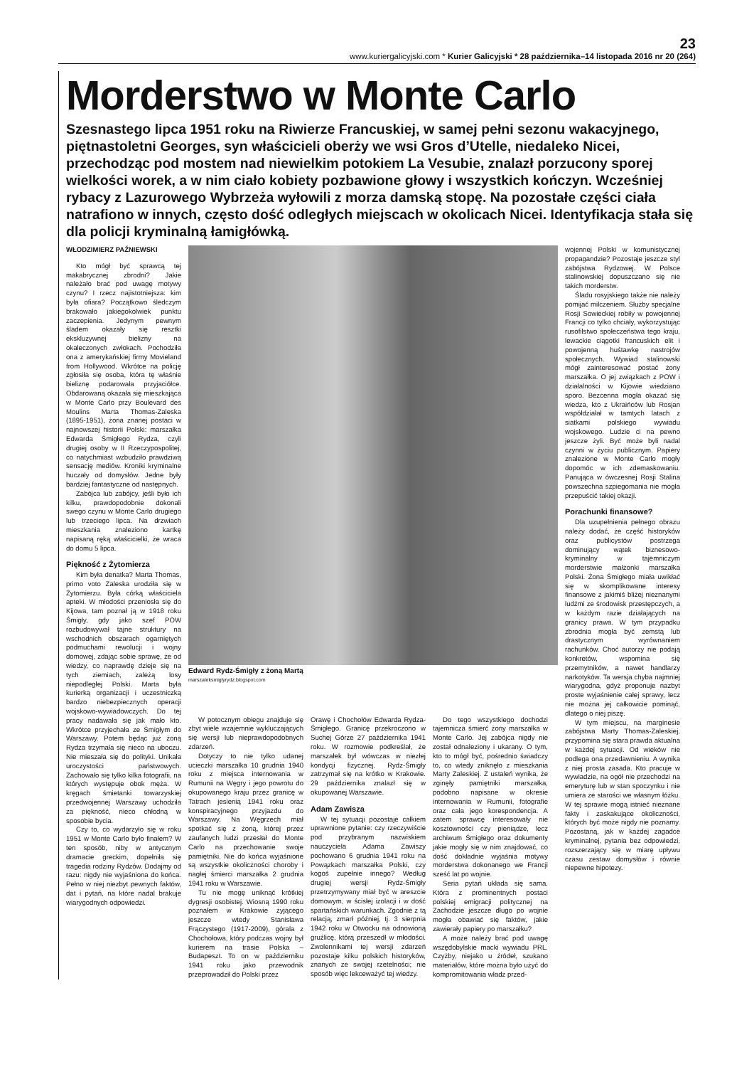23
www.kuriergalicyjski.com * Kurier Galicyjski * 28 października–14 listopada 2016 nr 20 (264)
Morderstwo w Monte Carlo
Szesnastego lipca 1951 roku na Riwierze Francuskiej, w samej pełni sezonu wakacyjnego, piętnastoletni Georges, syn właścicieli oberży we wsi Gros d’Utelle, niedaleko Nicei, przechodząc pod mostem nad niewielkim potokiem La Vesubie, znalazł porzucony sporej wielkości worek, a w nim ciało kobiety pozbawione głowy i wszystkich kończyn. Wcześniej rybacy z Lazurowego Wybrzeża wyłowili z morza damską stopę. Na pozostałe części ciała natrafiono w innych, często dość odległych miejscach w okolicach Nicei. Identyfikacja stała się dla policji kryminalną łamigłówką.
WŁODZIMIERZ PAŹNIEWSKI
Kto mógł być sprawcą tej makabrycznej zbrodni? Jakie należało brać pod uwagę motywy czynu? I rzecz najistotniejsza: kim była ofiara? Początkowo śledczym brakowało jakiegokolwiek punktu zaczepienia. Jedynym pewnym śladem okazały się resztki ekskluzywnej bielizny na okaleczonych zwłokach. Pochodziła ona z amerykańskiej firmy Movieland from Hollywood. Wkrótce na policję zgłosiła się osoba, która tę właśnie bieliznę podarowała przyjaciółce. Obdarowaną okazała się mieszkająca w Monte Carlo przy Boulevard des Moulins Marta Thomas-Zaleska (1895-1951), żona znanej postaci w najnowszej historii Polski: marszałka Edwarda Śmigłego Rydza, czyli drugiej osoby w II Rzeczypospolitej, co natychmiast wzbudziło prawdziwą sensację mediów. Kroniki kryminalne huczały od domysłów. Jedne były bardziej fantastyczne od następnych.
Zabójca lub zabójcy, jeśli było ich kilku, prawdopodobnie dokonali swego czynu w Monte Carlo drugiego lub trzeciego lipca. Na drzwiach mieszkania znaleziono kartkę napisaną ręką właścicielki, że wraca do domu 5 lipca.
Piękność z Żytomierza
Kim była denatka? Marta Thomas, primo voto Zaleska urodziła się w Żytomierzu. Była córką właściciela apteki. W młodości przeniosła się do Kijowa, tam poznał ją w 1918 roku Śmigły, gdy jako szef POW rozbudowywał tajne struktury na wschodnich obszarach ogarniętych podmuchami rewolucji i wojny domowej, zdając sobie sprawę, że od wiedzy, co naprawdę dzieje się na tych ziemiach, zależą losy niepodległej Polski. Marta była kurierką organizacji i uczestniczką bardzo niebezpiecznych operacji wojskowo-wywiadowczych. Do tej pracy nadawała się jak mało kto. Wkrótce przyjechała ze Śmigłym do Warszawy. Potem będąc już żoną Rydza trzymała się nieco na uboczu. Nie mieszała się do polityki. Unikała uroczystości państwowych. Zachowało się tylko kilka fotografii, na których występuje obok męża. W kręgach śmietanki towarzyskiej przedwojennej Warszawy uchodziła za piękność, nieco chłodną w sposobie bycia.
Czy to, co wydarzyło się w roku 1951 w Monte Carlo było finałem? W ten sposób, niby w antycznym dramacie greckim, dopełniła się tragedia rodziny Rydzów. Dodajmy od razu: nigdy nie wyjaśniona do końca. Pełno w niej niezbyt pewnych faktów, dat i pytań, na które nadal brakuje wiarygodnych odpowiedzi.
Edward Rydz-Śmigły z żoną Martą
marszaleksmiglyrydz.blogspot.com
wojennej Polski w komunistycznej propagandzie? Pozostaje jeszcze styl zabójstwa Rydzowej. W Polsce stalinowskiej dopuszczano się nie takich morderstw.
Śladu rosyjskiego także nie należy pomijać milczeniem. Służby specjalne Rosji Sowieckiej robiły w powojennej Francji co tylko chciały, wykorzystując rusofilstwo społeczeństwa tego kraju, lewackie ciągotki francuskich elit i powojenną huśtawkę nastrojów społecznych. Wywiad stalinowski mógł zainteresować postać żony marszałka. O jej związkach z POW i działalności w Kijowie wiedziano sporo. Bezcenna mogła okazać się wiedza, kto z Ukraińców lub Rosjan współdziałał w tamtych latach z siatkami polskiego wywiadu wojskowego. Ludzie ci na pewno jeszcze żyli. Być może byli nadal czynni w życiu publicznym. Papiery znalezione w Monte Carlo mogły dopomóc w ich zdemaskowaniu. Panująca w ówczesnej Rosji Stalina powszechna szpiegomania nie mogła przepuścić takiej okazji.
Porachunki finansowe?
Dla uzupełnienia pełnego obrazu należy dodać, że część historyków oraz publicystów postrzega dominujący wątek biznesowo-kryminalny w tajemniczym morderstwie małżonki marszałka Polski. Żona Śmigłego miała uwikłać się w skomplikowane interesy finansowe z jakimiś bliżej nieznanymi ludźmi ze środowisk przestępczych, a w każdym razie działających na granicy prawa. W tym przypadku zbrodnia mogła być zemstą lub drastycznym wyrównaniem rachunków. Choć autorzy nie podają konkretów, wspomina się przemytników, a nawet handlarzy narkotyków. Ta wersja chyba najmniej wiarygodna, gdyż proponuje nazbyt proste wyjaśnienie całej sprawy, lecz nie można jej całkowicie pominąć, dlatego o niej piszę.
W tym miejscu, na marginesie zabójstwa Marty Thomas-Zaleskiej, przypomina się stara prawda aktualna w każdej sytuacji. Od wieków nie podlega ona przedawnieniu. A wynika z niej prosta zasada. Kto pracuje w wywiadzie, na ogół nie przechodzi na emeryturę lub w stan spoczynku i nie umiera ze starości we własnym łóżku. W tej sprawie mogą istnieć nieznane fakty i zaskakujące okoliczności, których być może nigdy nie poznamy. Pozostaną, jak w każdej zagadce kryminalnej, pytania bez odpowiedzi, rozszerzający się w miarę upływu czasu zestaw domysłów i równie niepewne hipotezy.
W potocznym obiegu znajduje się zbyt wiele wzajemnie wykluczających się wersji lub nieprawdopodobnych zdarzeń.
Dotyczy to nie tylko udanej ucieczki marszałka 10 grudnia 1940 roku z miejsca internowania w Rumunii na Węgry i jego powrotu do okupowanego kraju przez granicę w Tatrach jesienią 1941 roku oraz konspiracyjnego przyjazdu do Warszawy. Na Węgrzech miał spotkać się z żoną, której przez zaufanych ludzi przesłał do Monte Carlo na przechowanie swoje pamiętniki. Nie do końca wyjaśnione są wszystkie okoliczności choroby i nagłej śmierci marszałka 2 grudnia 1941 roku w Warszawie.
Tu nie mogę uniknąć krótkiej dygresji osobistej. Wiosną 1990 roku poznałem w Krakowie żyjącego jeszcze wtedy Stanisława Frączystego (1917-2009), górala z Chochołowa, który podczas wojny był kurierem na trasie Polska – Budapeszt. To on w październiku 1941 roku jako przewodnik przeprowadził do Polski przez
Orawę i Chochołów Edwarda Rydza-Śmigłego. Granicę przekroczono w Suchej Górze 27 października 1941 roku. W rozmowie podkreślał, że marszałek był wówczas w niezłej kondycji fizycznej. Rydz-Śmigły zatrzymał się na krótko w Krakowie. 29 października znalazł się w okupowanej Warszawie.
Adam Zawisza
W tej sytuacji pozostaje całkiem uprawnione pytanie: czy rzeczywiście pod przybranym nazwiskiem nauczyciela Adama Zawiszy pochowano 6 grudnia 1941 roku na Powązkach marszałka Polski, czy kogoś zupełnie innego? Według drugiej wersji Rydz-Śmigły przetrzymywany miał być w areszcie domowym, w ścisłej izolacji i w dość spartańskich warunkach. Zgodnie z tą relacją, zmarł później, tj. 3 sierpnia 1942 roku w Otwocku na odnowioną gruźlicę, którą przeszedł w młodości. Zwolennikami tej wersji zdarzeń pozostaje kilku polskich historyków, znanych ze swojej rzetelności; nie sposób więc lekceważyć tej wiedzy.
Do tego wszystkiego dochodzi tajemnicza śmierć żony marszałka w Monte Carlo. Jej zabójca nigdy nie został odnaleziony i ukarany. O tym, kto to mógł być, pośrednio świadczy to, co wtedy zniknęło z mieszkania Marty Zaleskiej. Z ustaleń wynika, że zginęły pamiętniki marszałka, podobno napisane w okresie internowania w Rumunii, fotografie oraz cała jego korespondencja. A zatem sprawcę interesowały nie kosztowności czy pieniądze, lecz archiwum Śmigłego oraz dokumenty jakie mogły się w nim znajdować, co dość dokładnie wyjaśnia motywy morderstwa dokonanego we Francji sześć lat po wojnie.
Seria pytań układa się sama. Która z prominentnych postaci polskiej emigracji politycznej na Zachodzie jeszcze długo po wojnie mogła obawiać się faktów, jakie zawierały papiery po marszałku?
A może należy brać pod uwagę wszędobylskie macki wywiadu PRL. Czyżby, niejako u źródeł, szukano materiałów, które można było użyć do kompromitowania władz przed-